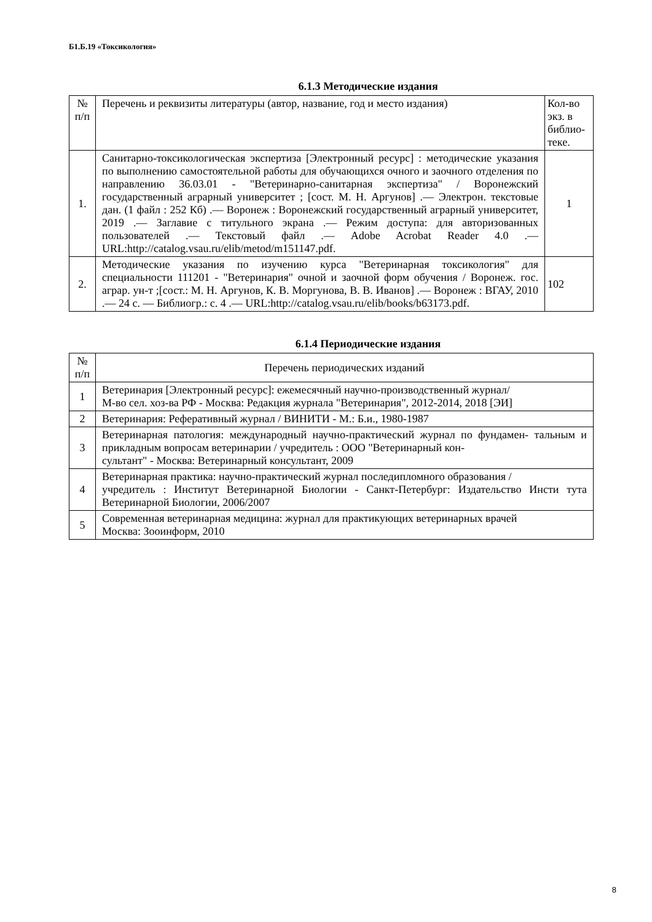Б1.Б.19 «Токсикология»
6.1.3 Методические издания
| № п/п | Перечень и реквизиты литературы (автор, название, год и место издания) | Кол-во экз. в библио-теке. |
| --- | --- | --- |
| 1. | Санитарно-токсикологическая экспертиза [Электронный ресурс] : методические указания по выполнению самостоятельной работы для обучающихся очного и заочного отделения по направлению 36.03.01 - "Ветеринарно-санитарная экспертиза" / Воронежский государственный аграрный университет ; [сост. М. Н. Аргунов] .— Электрон. текстовые дан. (1 файл : 252 Кб) .— Воронеж : Воронежский государственный аграрный университет, 2019 .— Заглавие с титульного экрана .— Режим доступа: для авторизованных пользователей .— Текстовый файл .— Adobe Acrobat Reader 4.0 .— URL:http://catalog.vsau.ru/elib/metod/m151147.pdf. | 1 |
| 2. | Методические указания по изучению курса "Ветеринарная токсикология" для специальности 111201 - "Ветеринария" очной и заочной форм обучения / Воронеж. гос. аграр. ун-т ;[сост.: М. Н. Аргунов, К. В. Моргунова, В. В. Иванов] .— Воронеж : ВГАУ, 2010 .— 24 с. — Библиогр.: с. 4 .— URL:http://catalog.vsau.ru/elib/books/b63173.pdf. | 102 |
6.1.4 Периодические издания
| № п/п | Перечень периодических изданий |
| --- | --- |
| 1 | Ветеринария [Электронный ресурс]: ежемесячный научно-производственный журнал/ М-во сел. хоз-ва РФ - Москва: Редакция журнала "Ветеринария", 2012-2014, 2018 [ЭИ] |
| 2 | Ветеринария: Реферативный журнал / ВИНИТИ - М.: Б.и., 1980-1987 |
| 3 | Ветеринарная патология: международный научно-практический журнал по фундамен- тальным и прикладным вопросам ветеринарии / учредитель : ООО "Ветеринарный кон- сультант" - Москва: Ветеринарный консультант, 2009 |
| 4 | Ветеринарная практика: научно-практический журнал последипломного образования / учредитель : Институт Ветеринарной Биологии - Санкт-Петербург: Издательство Инсти тута Ветеринарной Биологии, 2006/2007 |
| 5 | Современная ветеринарная медицина: журнал для практикующих ветеринарных врачей Москва: Зооинформ, 2010 |
8